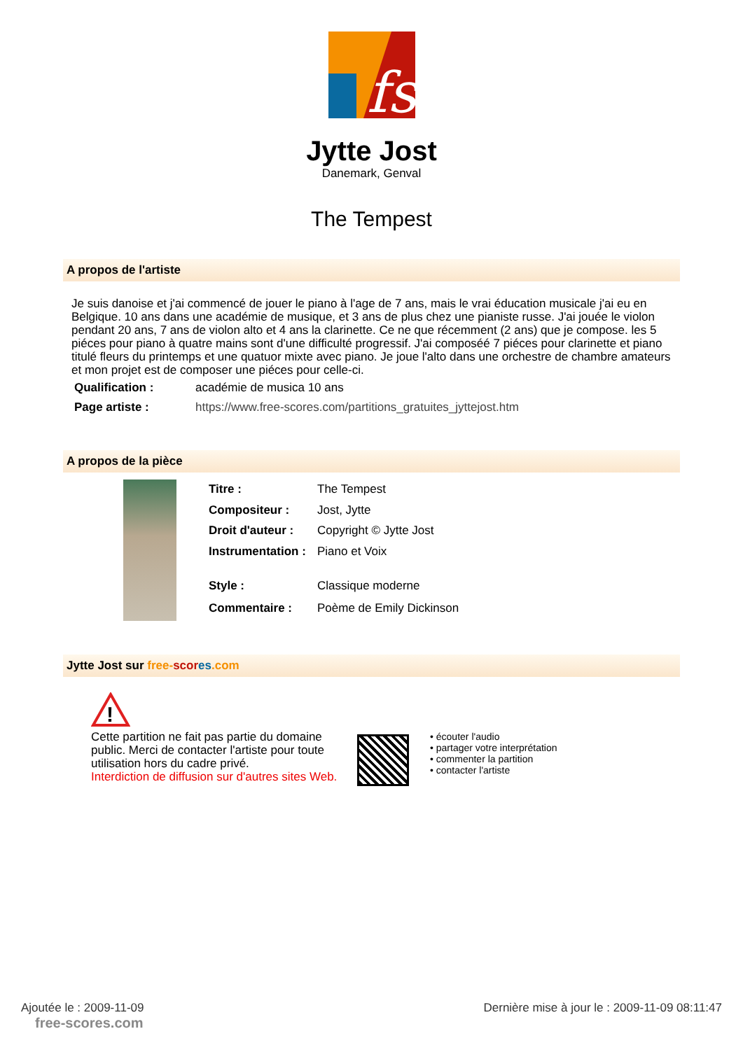fs
Jytte Jost
Danemark, Genval
The Tempest
A propos de l'artiste
Je suis danoise et j'ai commencé de jouer le piano à l'age de 7 ans, mais le vrai éducation musicale j'ai eu en Belgique. 10 ans dans une académie de musique, et 3 ans de plus chez une pianiste russe. J'ai jouée le violon pendant 20 ans, 7 ans de violon alto et 4 ans la clarinette. Ce ne que récemment (2 ans) que je compose. les 5 piéces pour piano à quatre mains sont d'une difficulté progressif. J'ai composéé 7 piéces pour clarinette et piano titulé fleurs du printemps et une quatuor mixte avec piano. Je joue l'alto dans une orchestre de chambre amateurs et mon projet est de composer une piéces pour celle-ci.
| Qualification : | académie de musica 10 ans |
| Page artiste : | https://www.free-scores.com/partitions_gratuites_jyttejost.htm |
A propos de la pièce
| Titre : | The Tempest |
| Compositeur : | Jost, Jytte |
| Droit d'auteur : | Copyright © Jytte Jost |
| Instrumentation : | Piano et Voix |
| Style : | Classique moderne |
| Commentaire : | Poème de Emily Dickinson |
Jytte Jost sur free-scor es.com
!
Cette partition ne fait pas partie du domaine public. Merci de contacter l'artiste pour toute utilisation hors du cadre privé.
Interdiction de diffusion sur d'autres sites Web.
• écouter l'audio
• partager votre interprétation
• commenter la partition
• contacter l'artiste
Ajoutée le : 2009-11-09
free-scores.com
Dernière mise à jour le : 2009-11-09 08:11:47